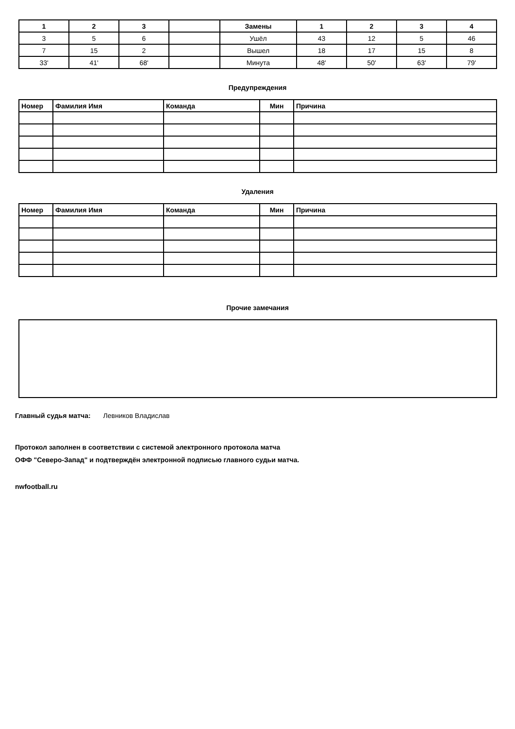| 1 | 2 | 3 | | Замены | 1 | 2 | 3 | 4 |
| --- | --- | --- | --- | --- | --- | --- | --- | --- |
| 3 | 5 | 6 | | Ушёл | 43 | 12 | 5 | 46 |
| 7 | 15 | 2 | | Вышел | 18 | 17 | 15 | 8 |
| 33' | 41' | 68' | | Минута | 48' | 50' | 63' | 79' |
Предупреждения
| Номер | Фамилия Имя | Команда | Мин | Причина |
| --- | --- | --- | --- | --- |
Удаления
| Номер | Фамилия Имя | Команда | Мин | Причина |
| --- | --- | --- | --- | --- |
Прочие замечания
Главный судья матча: Левников Владислав
Протокол заполнен в соответствии с системой электронного протокола матча
ОФФ "Северо-Запад" и подтверждён электронной подписью главного судьи матча.
nwfootball.ru